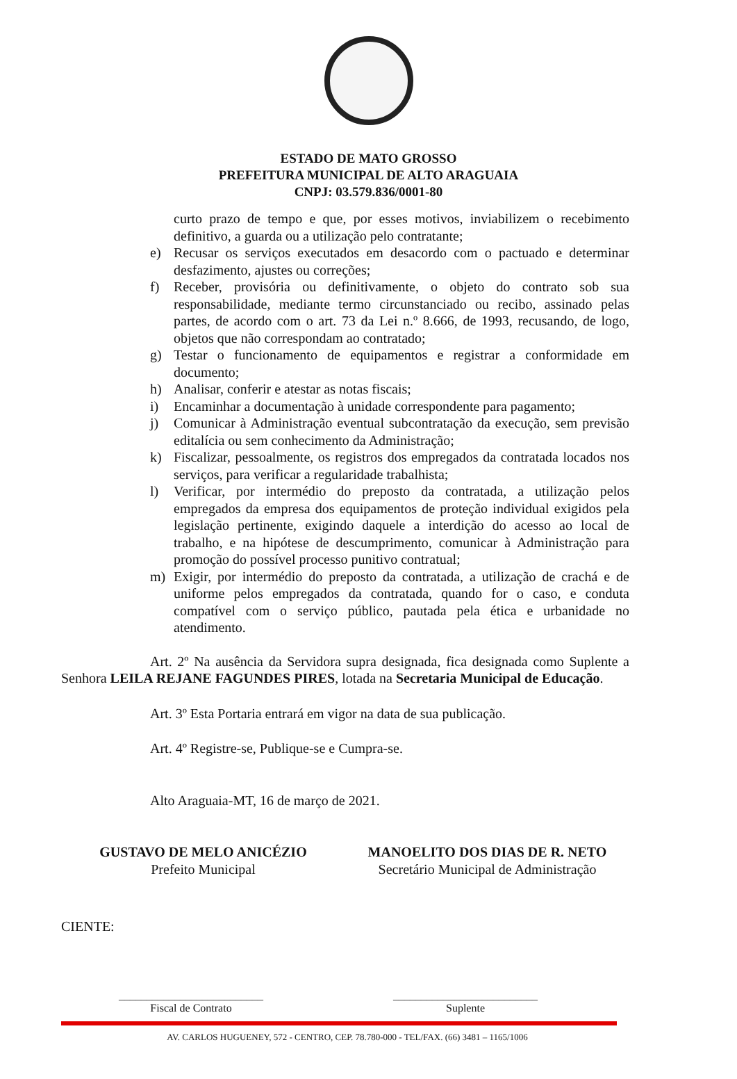ESTADO DE MATO GROSSO
PREFEITURA MUNICIPAL DE ALTO ARAGUAIA
CNPJ: 03.579.836/0001-80
curto prazo de tempo e que, por esses motivos, inviabilizem o recebimento definitivo, a guarda ou a utilização pelo contratante;
e) Recusar os serviços executados em desacordo com o pactuado e determinar desfazimento, ajustes ou correções;
f) Receber, provisória ou definitivamente, o objeto do contrato sob sua responsabilidade, mediante termo circunstanciado ou recibo, assinado pelas partes, de acordo com o art. 73 da Lei n.º 8.666, de 1993, recusando, de logo, objetos que não correspondam ao contratado;
g) Testar o funcionamento de equipamentos e registrar a conformidade em documento;
h) Analisar, conferir e atestar as notas fiscais;
i) Encaminhar a documentação à unidade correspondente para pagamento;
j) Comunicar à Administração eventual subcontratação da execução, sem previsão editalícia ou sem conhecimento da Administração;
k) Fiscalizar, pessoalmente, os registros dos empregados da contratada locados nos serviços, para verificar a regularidade trabalhista;
l) Verificar, por intermédio do preposto da contratada, a utilização pelos empregados da empresa dos equipamentos de proteção individual exigidos pela legislação pertinente, exigindo daquele a interdição do acesso ao local de trabalho, e na hipótese de descumprimento, comunicar à Administração para promoção do possível processo punitivo contratual;
m) Exigir, por intermédio do preposto da contratada, a utilização de crachá e de uniforme pelos empregados da contratada, quando for o caso, e conduta compatível com o serviço público, pautada pela ética e urbanidade no atendimento.
Art. 2º Na ausência da Servidora supra designada, fica designada como Suplente a Senhora LEILA REJANE FAGUNDES PIRES, lotada na Secretaria Municipal de Educação.
Art. 3º Esta Portaria entrará em vigor na data de sua publicação.
Art. 4º Registre-se, Publique-se e Cumpra-se.
Alto Araguaia-MT, 16 de março de 2021.
GUSTAVO DE MELO ANICÉZIO
Prefeito Municipal
MANOELITO DOS DIAS DE R. NETO
Secretário Municipal de Administração
CIENTE:
__________________________
Fiscal de Contrato
__________________________
Suplente
AV. CARLOS HUGUENEY, 572 - CENTRO, CEP. 78.780-000 - TEL/FAX. (66) 3481 – 1165/1006